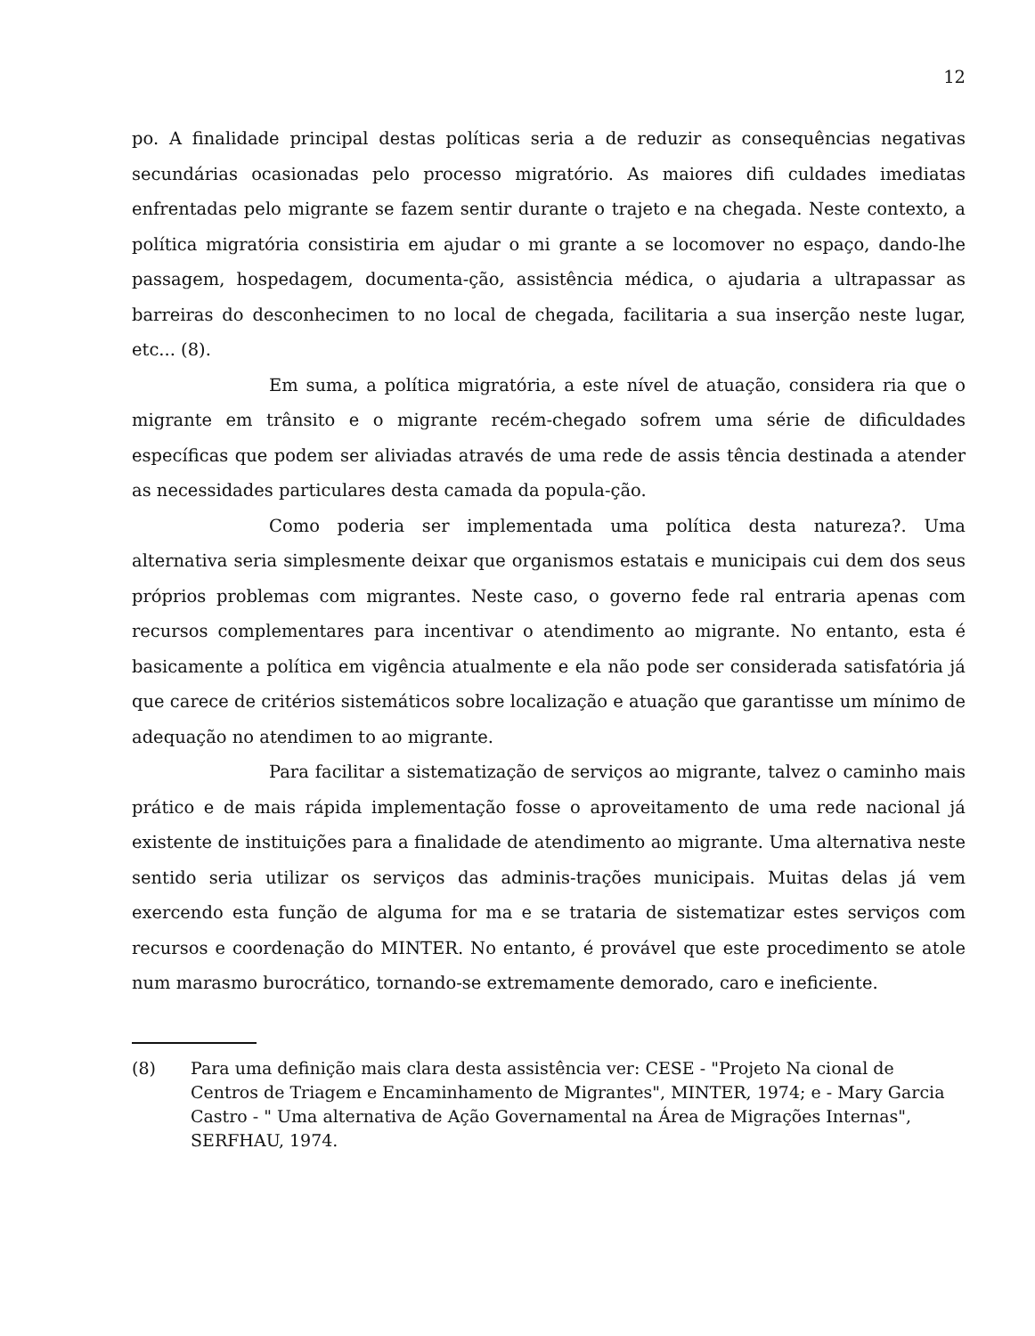12
po. A finalidade principal destas políticas seria a de reduzir as consequências negativas secundárias ocasionadas pelo processo migratório. As maiores difi culdades imediatas enfrentadas pelo migrante se fazem sentir durante o trajeto e na chegada. Neste contexto, a política migratória consistiria em ajudar o mi grante a se locomover no espaço, dando-lhe passagem, hospedagem, documenta-ção, assistência médica, o ajudaria a ultrapassar as barreiras do desconhecimen to no local de chegada, facilitaria a sua inserção neste lugar, etc... (8).
Em suma, a política migratória, a este nível de atuação, considera ria que o migrante em trânsito e o migrante recém-chegado sofrem uma série de dificuldades específicas que podem ser aliviadas através de uma rede de assis tência destinada a atender as necessidades particulares desta camada da popula-ção.
Como poderia ser implementada uma política desta natureza?. Uma alternativa seria simplesmente deixar que organismos estatais e municipais cui dem dos seus próprios problemas com migrantes. Neste caso, o governo fede ral entraria apenas com recursos complementares para incentivar o atendimento ao migrante. No entanto, esta é basicamente a política em vigência atualmente e ela não pode ser considerada satisfatória já que carece de critérios sistemáticos sobre localização e atuação que garantisse um mínimo de adequação no atendimen to ao migrante.
Para facilitar a sistematização de serviços ao migrante, talvez o caminho mais prático e de mais rápida implementação fosse o aproveitamento de uma rede nacional já existente de instituições para a finalidade de atendimento ao migrante. Uma alternativa neste sentido seria utilizar os serviços das adminis-trações municipais. Muitas delas já vem exercendo esta função de alguma for ma e se trataria de sistematizar estes serviços com recursos e coordenação do MINTER. No entanto, é provável que este procedimento se atole num marasmo burocrático, tornando-se extremamente demorado, caro e ineficiente.
(8) Para uma definição mais clara desta assistência ver: CESE - "Projeto Na cional de Centros de Triagem e Encaminhamento de Migrantes", MINTER, 1974; e - Mary Garcia Castro - " Uma alternativa de Ação Governamental na Área de Migrações Internas", SERFHAU, 1974.